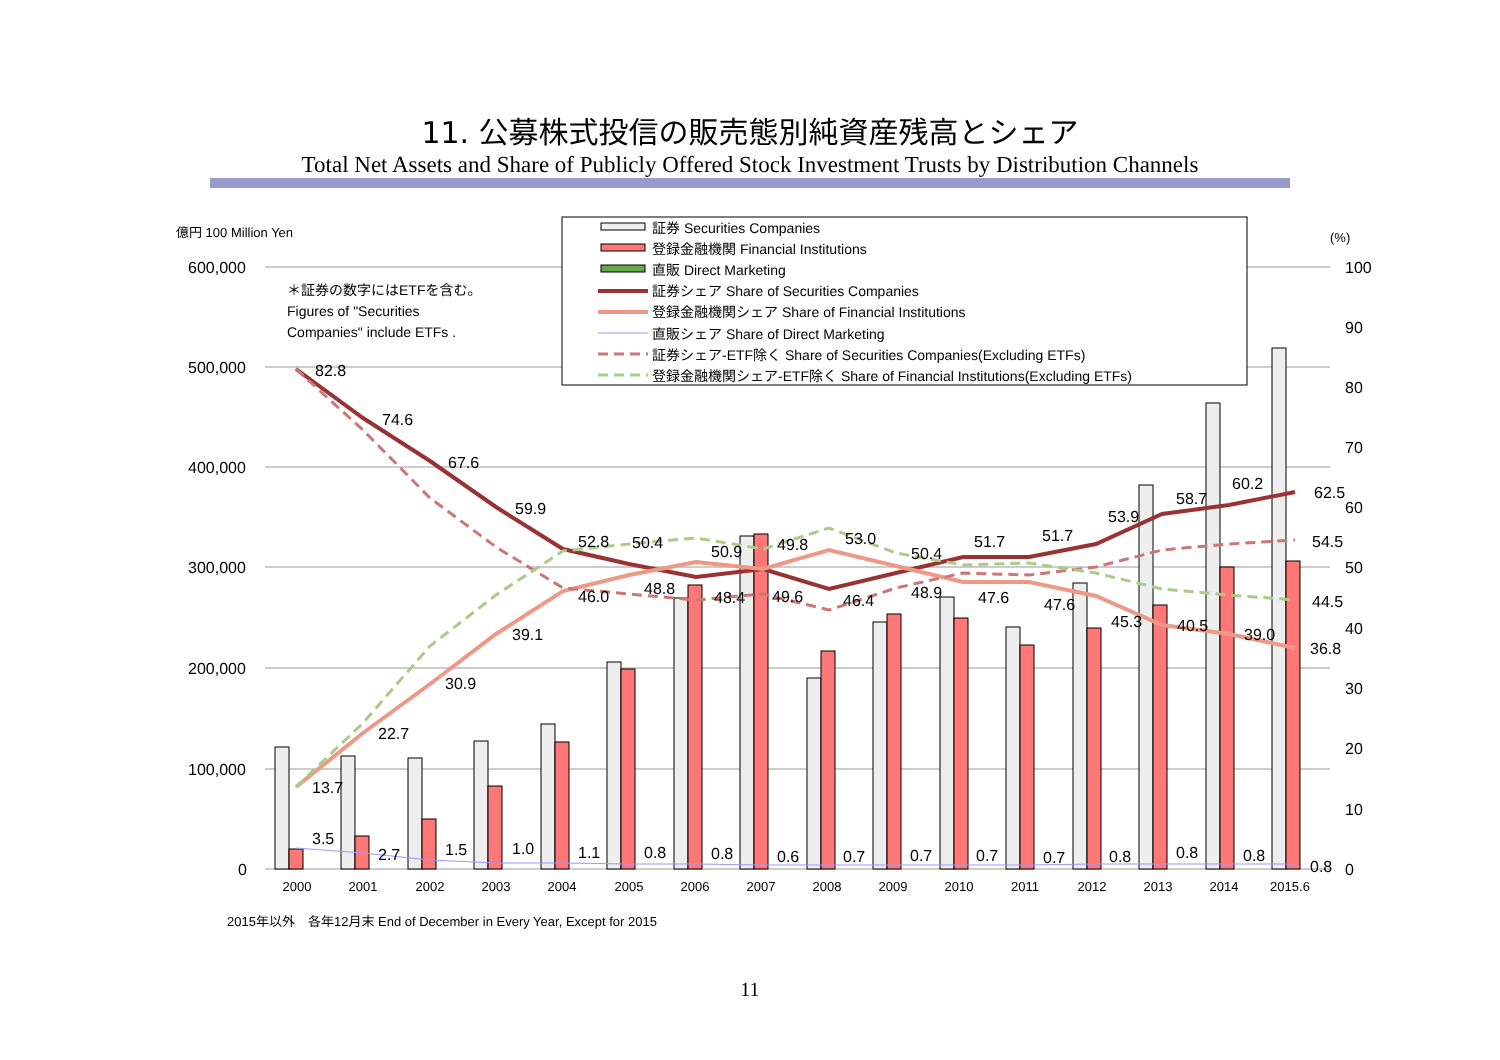11. 公募株式投信の販売態別純資産残高とシェア
Total Net Assets and Share of Publicly Offered Stock Investment Trusts by Distribution Channels
億円 100 Million Yen
(%)
600,000
500,000
400,000
300,000
200,000
100,000
0
100
90
80
70
60
50
40
30
20
10
0
＊証券の数字にはETFを含む。
Figures of "Securities
Companies" include ETFs .
82.8
74.6
67.6
59.9
52.8
50.4
50.9
49.8
53.0
50.4
51.7
51.7
53.9
58.7
60.2
62.5
54.5
13.7
22.7
30.9
39.1
46.0
48.8
48.4
49.6
46.4
48.9
47.6
47.6
45.3
40.5
39.0
36.8
44.5
3.5
2.7
1.5
1.0
1.1
0.8
0.8
0.6
0.7
0.7
0.7
0.7
0.8
0.8
0.8
0.8
2000
2001
2002
2003
2004
2005
2006
2007
2008
2009
2010
2011
2012
2013
2014
2015.6
2015年以外　各年12月末 End of December in Every Year, Except for 2015
証券 Securities Companies
登録金融機関 Financial Institutions
直販 Direct Marketing
証券シェア Share of Securities Companies
登録金融機関シェア Share of Financial Institutions
直販シェア Share of Direct Marketing
証券シェア-ETF除く Share of Securities Companies(Excluding ETFs)
登録金融機関シェア-ETF除く Share of Financial Institutions(Excluding ETFs)
11